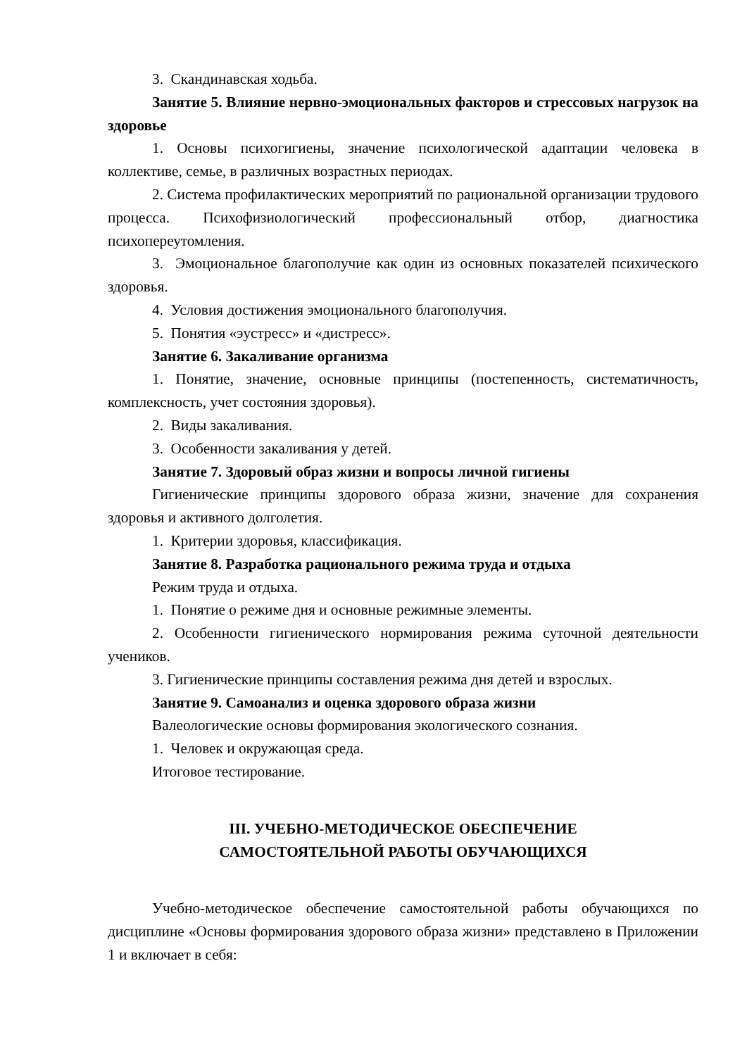3. Скандинавская ходьба.
Занятие 5. Влияние нервно-эмоциональных факторов и стрессовых нагрузок на здоровье
1. Основы психогигиены, значение психологической адаптации человека в коллективе, семье, в различных возрастных периодах.
2. Система профилактических мероприятий по рациональной организации трудового процесса. Психофизиологический профессиональный отбор, диагностика психопереутомления.
3. Эмоциональное благополучие как один из основных показателей психического здоровья.
4. Условия достижения эмоционального благополучия.
5. Понятия «эустресс» и «дистресс».
Занятие 6. Закаливание организма
1. Понятие, значение, основные принципы (постепенность, систематичность, комплексность, учет состояния здоровья).
2. Виды закаливания.
3. Особенности закаливания у детей.
Занятие 7. Здоровый образ жизни и вопросы личной гигиены
Гигиенические принципы здорового образа жизни, значение для сохранения здоровья и активного долголетия.
1. Критерии здоровья, классификация.
Занятие 8. Разработка рационального режима труда и отдыха
Режим труда и отдыха.
1. Понятие о режиме дня и основные режимные элементы.
2. Особенности гигиенического нормирования режима суточной деятельности учеников.
3. Гигиенические принципы составления режима дня детей и взрослых.
Занятие 9. Самоанализ и оценка здорового образа жизни
Валеологические основы формирования экологического сознания.
1. Человек и окружающая среда.
Итоговое тестирование.
III. УЧЕБНО-МЕТОДИЧЕСКОЕ ОБЕСПЕЧЕНИЕ
САМОСТОЯТЕЛЬНОЙ РАБОТЫ ОБУЧАЮЩИХСЯ
Учебно-методическое обеспечение самостоятельной работы обучающихся по дисциплине «Основы формирования здорового образа жизни» представлено в Приложении 1 и включает в себя: